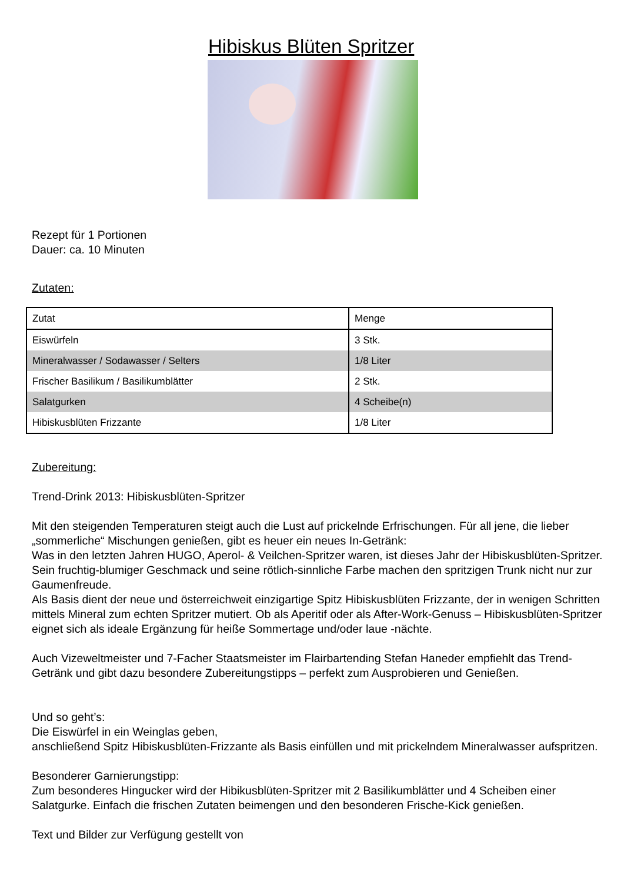Hibiskus Blüten Spritzer
Rezept für 1 Portionen
Dauer: ca. 10 Minuten
Zutaten:
| Zutat | Menge |
| --- | --- |
| Eiswürfeln | 3 Stk. |
| Mineralwasser / Sodawasser / Selters | 1/8 Liter |
| Frischer Basilikum / Basilikumblätter | 2 Stk. |
| Salatgurken | 4 Scheibe(n) |
| Hibiskusblüten Frizzante | 1/8 Liter |
Zubereitung:
Trend-Drink 2013: Hibiskusblüten-Spritzer
Mit den steigenden Temperaturen steigt auch die Lust auf prickelnde Erfrischungen. Für all jene, die lieber „sommerliche“ Mischungen genießen, gibt es heuer ein neues In-Getränk:
Was in den letzten Jahren HUGO, Aperol- & Veilchen-Spritzer waren, ist dieses Jahr der Hibiskusblüten-Spritzer. Sein fruchtig-blumiger Geschmack und seine rötlich-sinnliche Farbe machen den spritzigen Trunk nicht nur zur Gaumenfreude.
Als Basis dient der neue und österreichweit einzigartige Spitz Hibiskusblüten Frizzante, der in wenigen Schritten mittels Mineral zum echten Spritzer mutiert. Ob als Aperitif oder als After-Work-Genuss – Hibiskusblüten-Spritzer eignet sich als ideale Ergänzung für heiße Sommertage und/oder laue -nächte.
Auch Vizeweltmeister und 7-Facher Staatsmeister im Flairbartending Stefan Haneder empfiehlt das Trend-Getränk und gibt dazu besondere Zubereitungstipps – perfekt zum Ausprobieren und Genießen.
Und so geht’s:
Die Eiswürfel in ein Weinglas geben,
anschließend Spitz Hibiskusblüten-Frizzante als Basis einfüllen und mit prickelndem Mineralwasser aufspritzen.
Besonderer Garnierungstipp:
Zum besonderes Hingucker wird der Hibikusblüten-Spritzer mit 2 Basilikumblätter und 4 Scheiben einer Salatgurke. Einfach die frischen Zutaten beimengen und den besonderen Frische-Kick genießen.
Text und Bilder zur Verfügung gestellt von